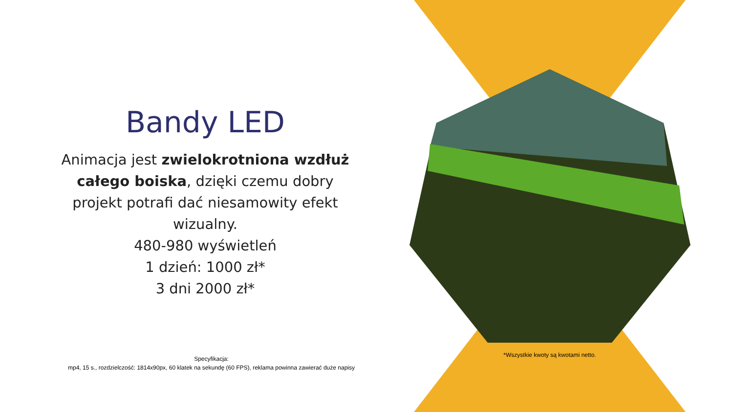Bandy LED
Animacja jest zwielokrotniona wzdłuż całego boiska, dzięki czemu dobry projekt potrafi dać niesamowity efekt wizualny.
480-980 wyświetleń
1 dzień: 1000 zł*
3 dni 2000 zł*
Specyfikacja:
mp4, 15 s., rozdzielczość: 1814x90px, 60 klatek na sekundę (60 FPS), reklama powinna zawierać duże napisy
*Wszystkie kwoty są kwotami netto.